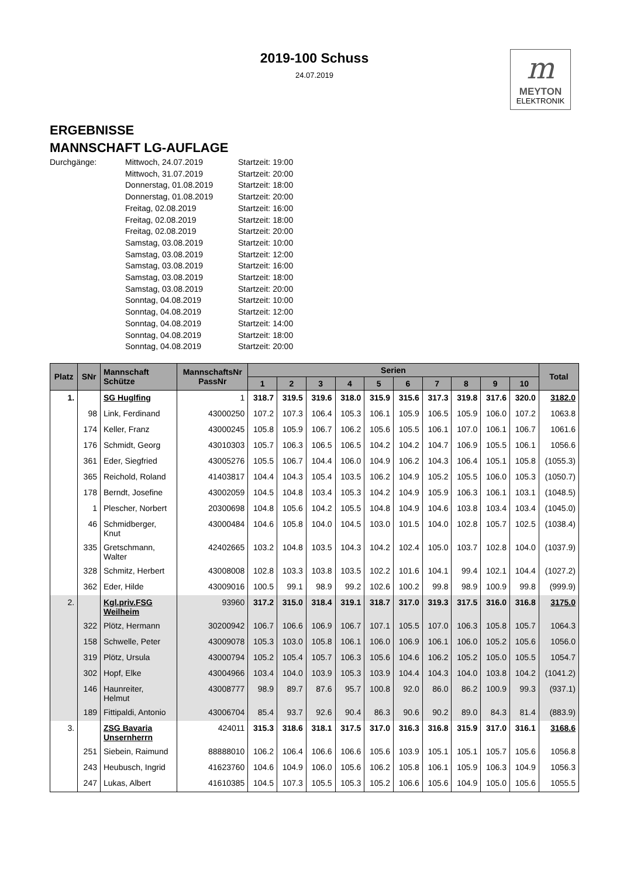2019-100 Schuss
24.07.2019
m
MEYTON
ELEKTRONIK
ERGEBNISSE
MANNSCHAFT LG-AUFLAGE
Durchgänge: Mittwoch, 24.07.2019
Mittwoch, 31.07.2019
Donnerstag, 01.08.2019
Donnerstag, 01.08.2019
Freitag, 02.08.2019
Freitag, 02.08.2019
Freitag, 02.08.2019
Samstag, 03.08.2019
Samstag, 03.08.2019
Samstag, 03.08.2019
Samstag, 03.08.2019
Samstag, 03.08.2019
Sonntag, 04.08.2019
Sonntag, 04.08.2019
Sonntag, 04.08.2019
Sonntag, 04.08.2019
Sonntag, 04.08.2019
Startzeit: 19:00
Startzeit: 20:00
Startzeit: 18:00
Startzeit: 20:00
Startzeit: 16:00
Startzeit: 18:00
Startzeit: 20:00
Startzeit: 10:00
Startzeit: 12:00
Startzeit: 16:00
Startzeit: 18:00
Startzeit: 20:00
Startzeit: 10:00
Startzeit: 12:00
Startzeit: 14:00
Startzeit: 18:00
Startzeit: 20:00
| Platz | SNr | Mannschaft Schütze | MannschaftsNr PassNr | Serien | | | | | | | | | | Total |
| --- | --- | --- | --- | --- | --- | --- | --- | --- | --- | --- | --- | --- | --- | --- |
| | | | | 1 | 2 | 3 | 4 | 5 | 6 | 7 | 8 | 9 | 10 | |
| 1. | | SG Huglfing | 1 | 318.7 | 319.5 | 319.6 | 318.0 | 315.9 | 315.6 | 317.3 | 319.8 | 317.6 | 320.0 | 3182.0 |
| | 98 | Link, Ferdinand | 43000250 | 107.2 | 107.3 | 106.4 | 105.3 | 106.1 | 105.9 | 106.5 | 105.9 | 106.0 | 107.2 | 1063.8 |
| | 174 | Keller, Franz | 43000245 | 105.8 | 105.9 | 106.7 | 106.2 | 105.6 | 105.5 | 106.1 | 107.0 | 106.1 | 106.7 | 1061.6 |
| | 176 | Schmidt, Georg | 43010303 | 105.7 | 106.3 | 106.5 | 106.5 | 104.2 | 104.2 | 104.7 | 106.9 | 105.5 | 106.1 | 1056.6 |
| | 361 | Eder, Siegfried | 43005276 | 105.5 | 106.7 | 104.4 | 106.0 | 104.9 | 106.2 | 104.3 | 106.4 | 105.1 | 105.8 | (1055.3) |
| | 365 | Reichold, Roland | 41403817 | 104.4 | 104.3 | 105.4 | 103.5 | 106.2 | 104.9 | 105.2 | 105.5 | 106.0 | 105.3 | (1050.7) |
| | 178 | Berndt, Josefine | 43002059 | 104.5 | 104.8 | 103.4 | 105.3 | 104.2 | 104.9 | 105.9 | 106.3 | 106.1 | 103.1 | (1048.5) |
| | 1 | Plescher, Norbert | 20300698 | 104.8 | 105.6 | 104.2 | 105.5 | 104.8 | 104.9 | 104.6 | 103.8 | 103.4 | 103.4 | (1045.0) |
| | 46 | Schmidberger, Knut | 43000484 | 104.6 | 105.8 | 104.0 | 104.5 | 103.0 | 101.5 | 104.0 | 102.8 | 105.7 | 102.5 | (1038.4) |
| | 335 | Gretschmann, Walter | 42402665 | 103.2 | 104.8 | 103.5 | 104.3 | 104.2 | 102.4 | 105.0 | 103.7 | 102.8 | 104.0 | (1037.9) |
| | 328 | Schmitz, Herbert | 43008008 | 102.8 | 103.3 | 103.8 | 103.5 | 102.2 | 101.6 | 104.1 | 99.4 | 102.1 | 104.4 | (1027.2) |
| | 362 | Eder, Hilde | 43009016 | 100.5 | 99.1 | 98.9 | 99.2 | 102.6 | 100.2 | 99.8 | 98.9 | 100.9 | 99.8 | (999.9) |
| 2. | | Kgl.priv.FSG Weilheim | 93960 | 317.2 | 315.0 | 318.4 | 319.1 | 318.7 | 317.0 | 319.3 | 317.5 | 316.0 | 316.8 | 3175.0 |
| | 322 | Plötz, Hermann | 30200942 | 106.7 | 106.6 | 106.9 | 106.7 | 107.1 | 105.5 | 107.0 | 106.3 | 105.8 | 105.7 | 1064.3 |
| | 158 | Schwelle, Peter | 43009078 | 105.3 | 103.0 | 105.8 | 106.1 | 106.0 | 106.9 | 106.1 | 106.0 | 105.2 | 105.6 | 1056.0 |
| | 319 | Plötz, Ursula | 43000794 | 105.2 | 105.4 | 105.7 | 106.3 | 105.6 | 104.6 | 106.2 | 105.2 | 105.0 | 105.5 | 1054.7 |
| | 302 | Hopf, Elke | 43004966 | 103.4 | 104.0 | 103.9 | 105.3 | 103.9 | 104.4 | 104.3 | 104.0 | 103.8 | 104.2 | (1041.2) |
| | 146 | Haunreiter, Helmut | 43008777 | 98.9 | 89.7 | 87.6 | 95.7 | 100.8 | 92.0 | 86.0 | 86.2 | 100.9 | 99.3 | (937.1) |
| | 189 | Fittipaldi, Antonio | 43006704 | 85.4 | 93.7 | 92.6 | 90.4 | 86.3 | 90.6 | 90.2 | 89.0 | 84.3 | 81.4 | (883.9) |
| 3. | | ZSG Bavaria Unsernherrn | 424011 | 315.3 | 318.6 | 318.1 | 317.5 | 317.0 | 316.3 | 316.8 | 315.9 | 317.0 | 316.1 | 3168.6 |
| | 251 | Siebein, Raimund | 88888010 | 106.2 | 106.4 | 106.6 | 106.6 | 105.6 | 103.9 | 105.1 | 105.1 | 105.7 | 105.6 | 1056.8 |
| | 243 | Heubusch, Ingrid | 41623760 | 104.6 | 104.9 | 106.0 | 105.6 | 106.2 | 105.8 | 106.1 | 105.9 | 106.3 | 104.9 | 1056.3 |
| | 247 | Lukas, Albert | 41610385 | 104.5 | 107.3 | 105.5 | 105.3 | 105.2 | 106.6 | 105.6 | 104.9 | 105.0 | 105.6 | 1055.5 |